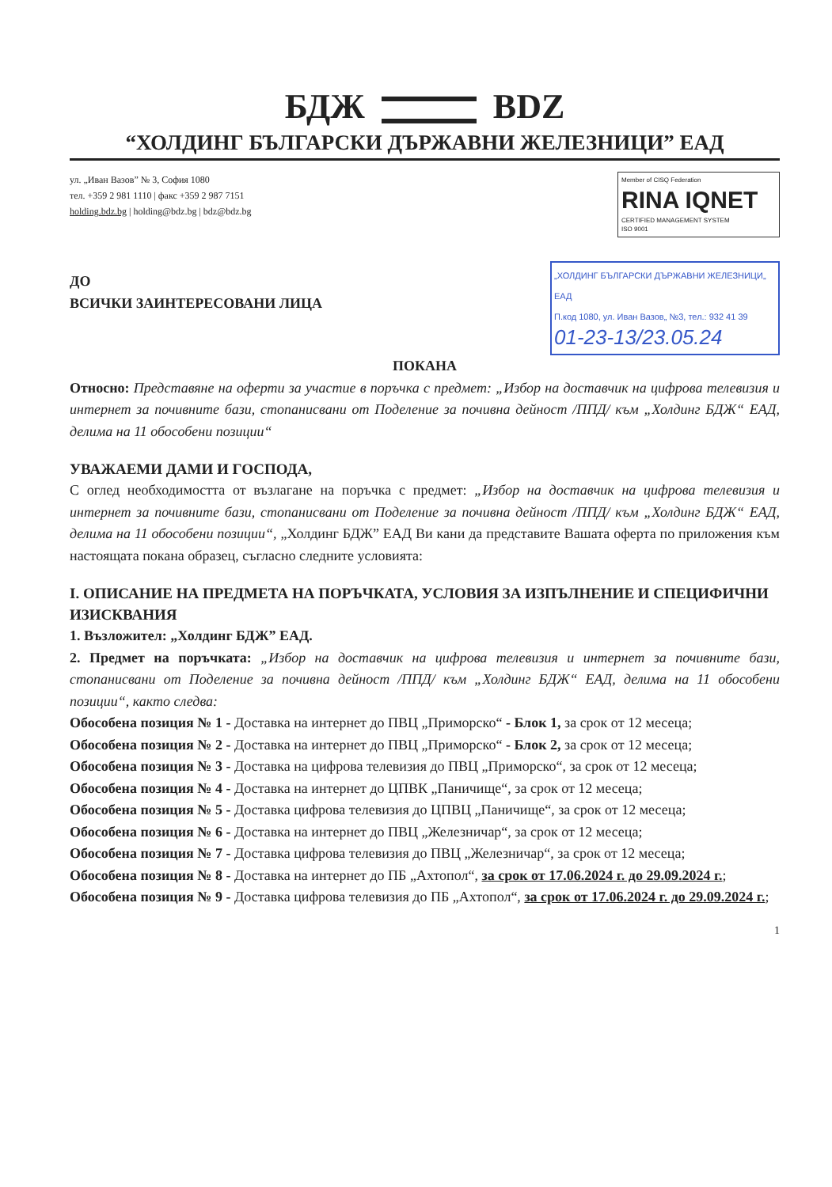БДЖ BDZ
“ХОЛДИНГ БЪЛГАРСКИ ДЪРЖАВНИ ЖЕЛЕЗНИЦИ” ЕАД
ул. „Иван Вазов” № 3, София 1080
тел. +359 2 981 1110 | факс +359 2 987 7151
holding.bdz.bg | holding@bdz.bg | bdz@bdz.bg
Member of CISQ Federation
RINA IQNET
CERTIFIED MANAGEMENT SYSTEM
ISO 9001
ДО
ВСИЧКИ ЗАИНТЕРЕСОВАНИ ЛИЦА
„ХОЛДИНГ БЪЛГАРСКИ ДЪРЖАВНИ ЖЕЛЕЗНИЦИ„ ЕАД
П.код 1080, ул. Иван Вазов„ №3, тел.: 932 41 39
01-23-13/23.05.24
ПОКАНА
Относно: Представяне на оферти за участие в поръчка с предмет: „Избор на доставчик на цифрова телевизия и интернет за почивните бази, стопанисвани от Поделение за почивна дейност /ППД/ към „Холдинг БДЖ“ ЕАД, делима на 11 обособени позиции“
УВАЖАЕМИ ДАМИ И ГОСПОДА,
С оглед необходимостта от възлагане на поръчка с предмет: „Избор на доставчик на цифрова телевизия и интернет за почивните бази, стопанисвани от Поделение за почивна дейност /ППД/ към „Холдинг БДЖ“ ЕАД, делима на 11 обособени позиции“, „Холдинг БДЖ” ЕАД Ви кани да представите Вашата оферта по приложения към настоящата покана образец, съгласно следните условията:
I. ОПИСАНИЕ НА ПРЕДМЕТА НА ПОРЪЧКАТА, УСЛОВИЯ ЗА ИЗПЪЛНЕНИЕ И СПЕЦИФИЧНИ ИЗИСКВАНИЯ
1. Възложител: „Холдинг БДЖ” ЕАД.
2. Предмет на поръчката: „Избор на доставчик на цифрова телевизия и интернет за почивните бази, стопанисвани от Поделение за почивна дейност /ППД/ към „Холдинг БДЖ“ ЕАД, делима на 11 обособени позиции“, както следва:
Обособена позиция № 1 - Доставка на интернет до ПВЦ „Приморско“ - Блок 1, за срок от 12 месеца;
Обособена позиция № 2 - Доставка на интернет до ПВЦ „Приморско“ - Блок 2, за срок от 12 месеца;
Обособена позиция № 3 - Доставка на цифрова телевизия до ПВЦ „Приморско“, за срок от 12 месеца;
Обособена позиция № 4 - Доставка на интернет до ЦПВК „Паничище“, за срок от 12 месеца;
Обособена позиция № 5 - Доставка цифрова телевизия до ЦПВЦ „Паничище“, за срок от 12 месеца;
Обособена позиция № 6 - Доставка на интернет до ПВЦ „Железничар“, за срок от 12 месеца;
Обособена позиция № 7 - Доставка цифрова телевизия до ПВЦ „Железничар“, за срок от 12 месеца;
Обособена позиция № 8 - Доставка на интернет до ПБ „Ахтопол“, за срок от 17.06.2024 г. до 29.09.2024 г.;
Обособена позиция № 9 - Доставка цифрова телевизия до ПБ „Ахтопол“, за срок от 17.06.2024 г. до 29.09.2024 г.;
1